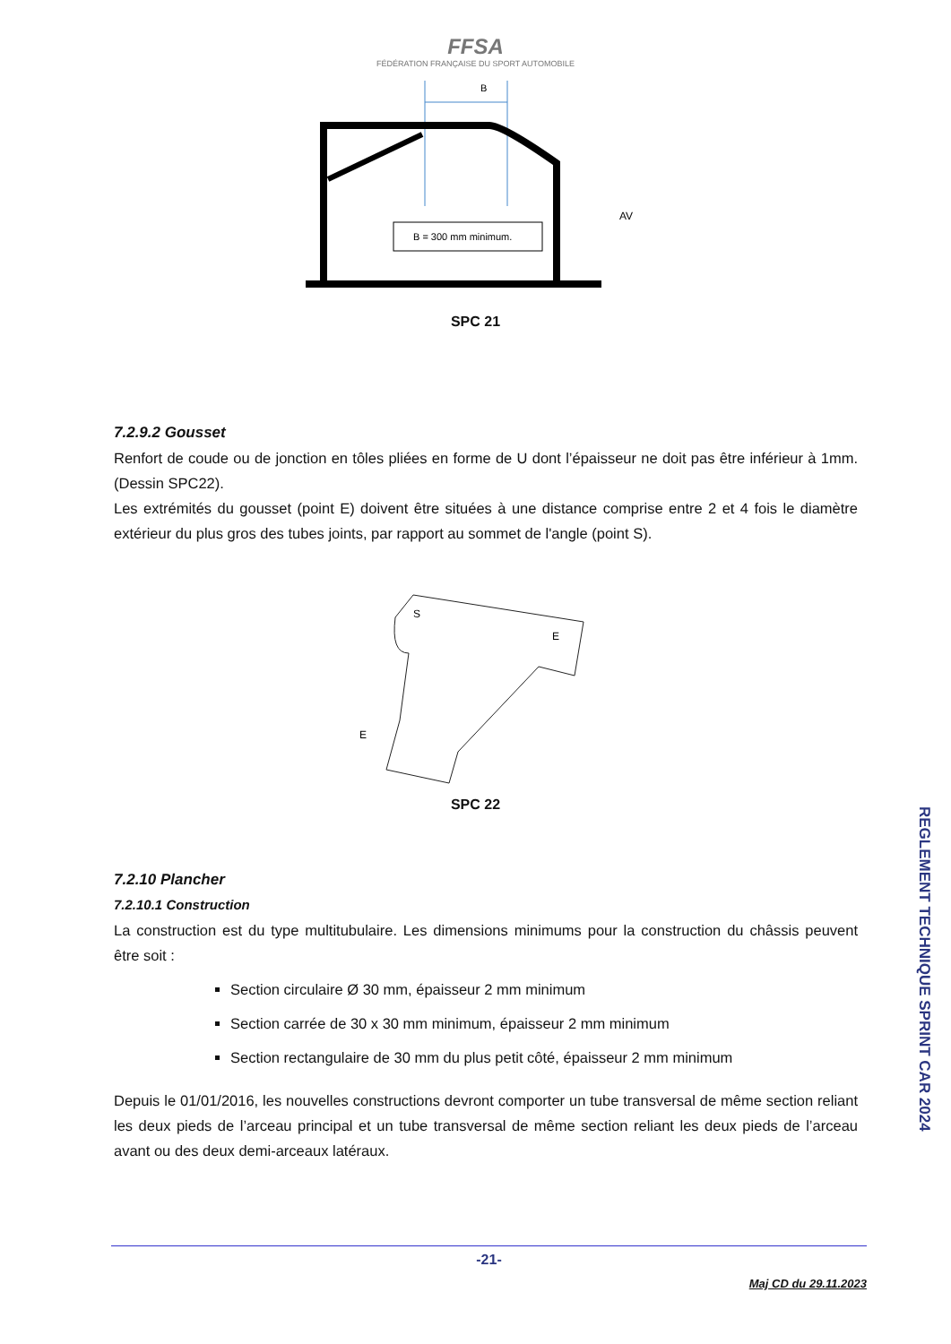FFSA
FÉDÉRATION FRANÇAISE DU SPORT AUTOMOBILE
B
B = 300 mm minimum.
AV
SPC 21
7.2.9.2 Gousset
Renfort de coude ou de jonction en tôles pliées en forme de U dont l’épaisseur ne doit pas être inférieur à 1mm. (Dessin SPC22).
Les extrémités du gousset (point E) doivent être situées à une distance comprise entre 2 et 4 fois le diamètre extérieur du plus gros des tubes joints, par rapport au sommet de l'angle (point S).
S
E
E
SPC 22
7.2.10 Plancher
7.2.10.1 Construction
La construction est du type multitubulaire. Les dimensions minimums pour la construction du châssis peuvent être soit :
Section circulaire Ø 30 mm, épaisseur 2 mm minimum
Section carrée de 30 x 30 mm minimum, épaisseur 2 mm minimum
Section rectangulaire de 30 mm du plus petit côté, épaisseur 2 mm minimum
Depuis le 01/01/2016, les nouvelles constructions devront comporter un tube transversal de même section reliant les deux pieds de l’arceau principal et un tube transversal de même section reliant les deux pieds de l’arceau avant ou des deux demi-arceaux latéraux.
REGLEMENT TECHNIQUE SPRINT CAR 2024
-21-
Maj CD du 29.11.2023